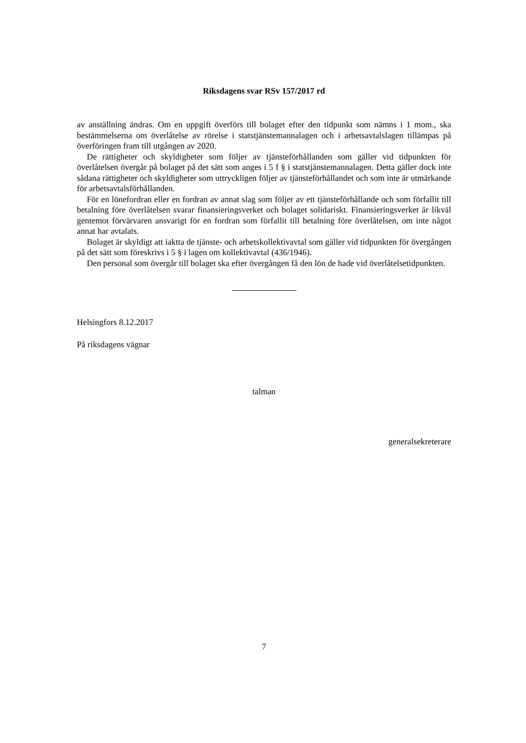Riksdagens svar RSv 157/2017 rd
av anställning ändras. Om en uppgift överförs till bolaget efter den tidpunkt som nämns i 1 mom., ska bestämmelserna om överlåtelse av rörelse i statstjänstemannalagen och i arbetsavtalslagen tillämpas på överföringen fram till utgången av 2020.
De rättigheter och skyldigheter som följer av tjänsteförhållanden som gäller vid tidpunkten för överlåtelsen övergår på bolaget på det sätt som anges i 5 f § i statstjänstemannalagen. Detta gäller dock inte sådana rättigheter och skyldigheter som uttryckligen följer av tjänsteförhållandet och som inte är utmärkande för arbetsavtalsförhållanden.
För en lönefordran eller en fordran av annat slag som följer av ett tjänsteförhållande och som förfallit till betalning före överlåtelsen svarar finansieringsverket och bolaget solidariskt. Finansieringsverket är likväl gentemot förvärvaren ansvarigt för en fordran som förfallit till betalning före överlåtelsen, om inte något annat har avtalats.
Bolaget är skyldigt att iaktta de tjänste- och arbetskollektivavtal som gäller vid tidpunkten för övergången på det sätt som föreskrivs i 5 § i lagen om kollektivavtal (436/1946).
Den personal som övergår till bolaget ska efter övergången få den lön de hade vid överlåtelsetidpunkten.
Helsingfors 8.12.2017
På riksdagens vägnar
talman
generalsekreterare
7